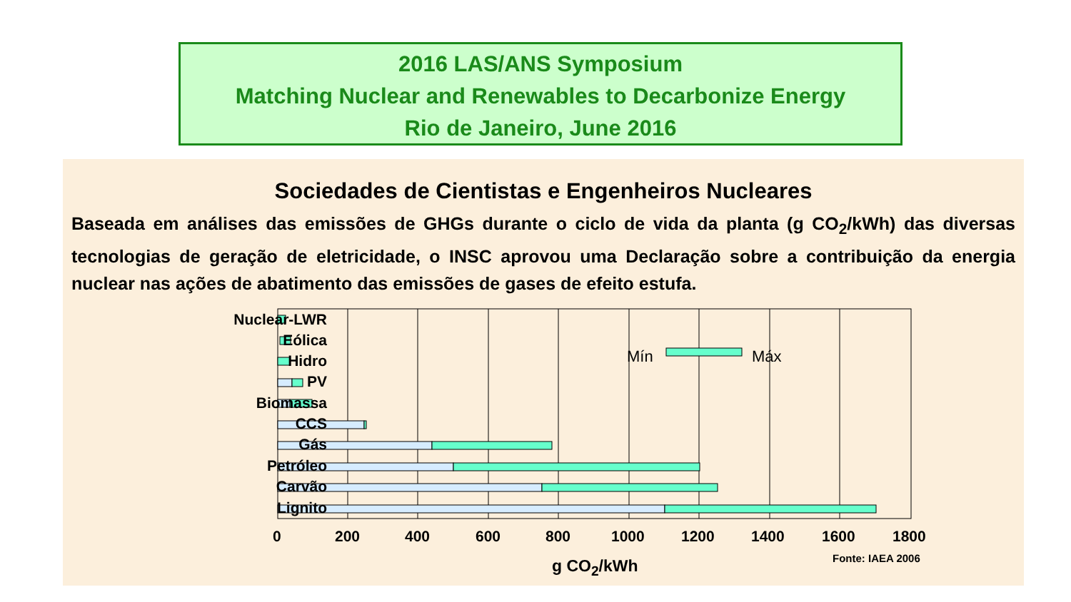2016 LAS/ANS Symposium
Matching Nuclear and Renewables to Decarbonize Energy
Rio de Janeiro, June 2016
Sociedades de Cientistas e Engenheiros Nucleares
Baseada em análises das emissões de GHGs durante o ciclo de vida da planta (g CO<sub>2</sub>/kWh) das diversas tecnologias de geração de eletricidade, o INSC aprovou uma Declaração sobre a contribuição da energia nuclear nas ações de abatimento das emissões de gases de efeito estufa.
Mín
Máx
Nuclear-LWR
Eólica
Hidro
PV
Biomassa
CCS
Gás
Petróleo
Carvão
Lignito
0 200 400 600 800 1000 1200 1400 1600 1800
g CO<sub>2</sub>/kWh Fonte: IAEA 2006